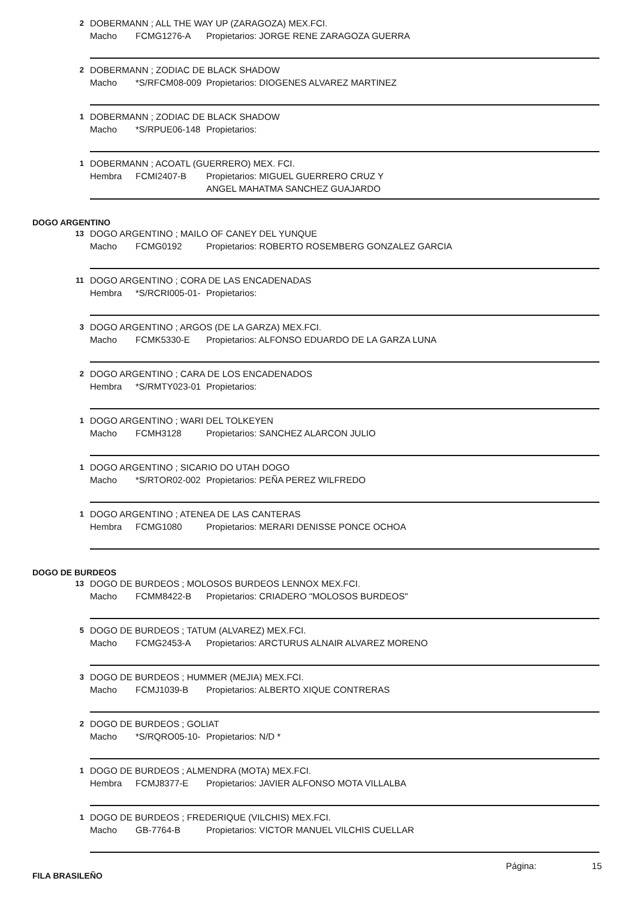2 DOBERMANN ; ALL THE WAY UP (ZARAGOZA) MEX.FCI.
Macho FCMG1276-A Propietarios: JORGE RENE ZARAGOZA GUERRA
2 DOBERMANN ; ZODIAC DE BLACK SHADOW
Macho *S/RFCM08-009 Propietarios: DIOGENES ALVAREZ MARTINEZ
1 DOBERMANN ; ZODIAC DE BLACK SHADOW
Macho *S/RPUE06-148 Propietarios:
1 DOBERMANN ; ACOATL (GUERRERO) MEX. FCI.
Hembra FCMI2407-B Propietarios: MIGUEL GUERRERO CRUZ Y
ANGEL MAHATMA SANCHEZ GUAJARDO
DOGO ARGENTINO
13 DOGO ARGENTINO ; MAILO OF CANEY DEL YUNQUE
Macho FCMG0192 Propietarios: ROBERTO ROSEMBERG GONZALEZ GARCIA
11 DOGO ARGENTINO ; CORA DE LAS ENCADENADAS
Hembra *S/RCRI005-01- Propietarios:
3 DOGO ARGENTINO ; ARGOS (DE LA GARZA) MEX.FCI.
Macho FCMK5330-E Propietarios: ALFONSO EDUARDO DE LA GARZA LUNA
2 DOGO ARGENTINO ; CARA DE LOS ENCADENADOS
Hembra *S/RMTY023-01 Propietarios:
1 DOGO ARGENTINO ; WARI DEL TOLKEYEN
Macho FCMH3128 Propietarios: SANCHEZ ALARCON JULIO
1 DOGO ARGENTINO ; SICARIO DO UTAH DOGO
Macho *S/RTOR02-002 Propietarios: PEÑA PEREZ WILFREDO
1 DOGO ARGENTINO ; ATENEA DE LAS CANTERAS
Hembra FCMG1080 Propietarios: MERARI DENISSE PONCE OCHOA
DOGO DE BURDEOS
13 DOGO DE BURDEOS ; MOLOSOS BURDEOS LENNOX MEX.FCI.
Macho FCMM8422-B Propietarios: CRIADERO "MOLOSOS BURDEOS"
5 DOGO DE BURDEOS ; TATUM (ALVAREZ) MEX.FCI.
Macho FCMG2453-A Propietarios: ARCTURUS ALNAIR ALVAREZ MORENO
3 DOGO DE BURDEOS ; HUMMER (MEJIA) MEX.FCI.
Macho FCMJ1039-B Propietarios: ALBERTO XIQUE CONTRERAS
2 DOGO DE BURDEOS ; GOLIAT
Macho *S/RQRO05-10- Propietarios: N/D *
1 DOGO DE BURDEOS ; ALMENDRA (MOTA) MEX.FCI.
Hembra FCMJ8377-E Propietarios: JAVIER ALFONSO MOTA VILLALBA
1 DOGO DE BURDEOS ; FREDERIQUE (VILCHIS) MEX.FCI.
Macho GB-7764-B Propietarios: VICTOR MANUEL VILCHIS CUELLAR
FILA BRASILEÑO
Página: 15